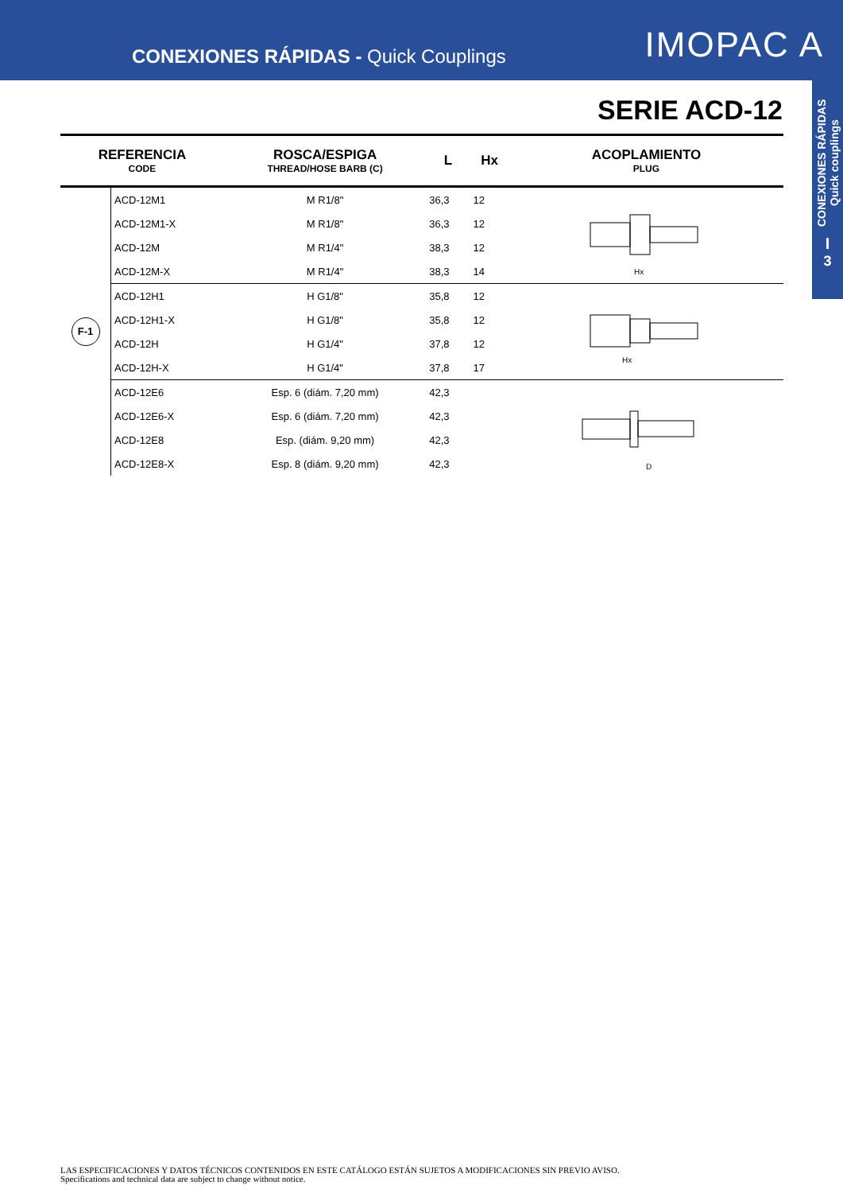CONEXIONES RÁPIDAS - Quick Couplings
IMOPAC A
CONEXIONES RÁPIDAS Quick couplings
I
3
SERIE ACD-12
| REFERENCIA CODE | | ROSCA/ESPIGA THREAD/HOSE BARB (C) | L | Hx | ACOPLAMIENTO PLUG |
| --- | --- | --- | --- | --- | --- |
| F-1 | ACD-12M1 | M R1/8" | 36,3 | 12 | Hx |
| | ACD-12M1-X | M R1/8" | 36,3 | 12 | |
| | ACD-12M | M R1/4" | 38,3 | 12 | |
| | ACD-12M-X | M R1/4" | 38,3 | 14 | |
| | ACD-12H1 | H G1/8" | 35,8 | 12 | Hx |
| | ACD-12H1-X | H G1/8" | 35,8 | 12 | |
| | ACD-12H | H G1/4" | 37,8 | 12 | |
| | ACD-12H-X | H G1/4" | 37,8 | 17 | |
| | ACD-12E6 | Esp. 6 (diám. 7,20 mm) | 42,3 | | D |
| | ACD-12E6-X | Esp. 6 (diám. 7,20 mm) | 42,3 | | |
| | ACD-12E8 | Esp. (diám. 9,20 mm) | 42,3 | | |
| | ACD-12E8-X | Esp. 8 (diám. 9,20 mm) | 42,3 | | |
LAS ESPECIFICACIONES Y DATOS TÉCNICOS CONTENIDOS EN ESTE CATÁLOGO ESTÁN SUJETOS A MODIFICACIONES SIN PREVIO AVISO.
Specifications and technical data are subject to change without notice.